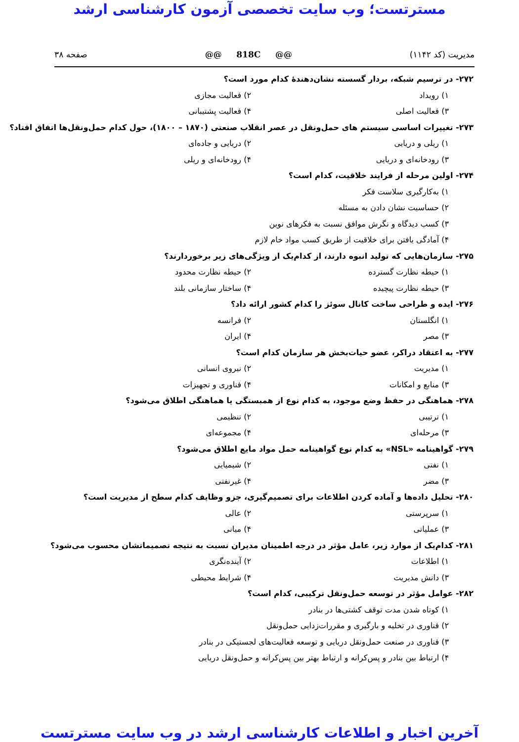مسترتست؛ وب سایت تخصصی آزمون کارشناسی ارشد
مدیریت (کد ۱۱۴۲) @@ 818C @@ صفحه ۳۸
۲۷۲- در ترسیم شبکه، بردار گسسته نشان‌دهندهٔ کدام مورد است؟
۱) رویداد ۲) فعالیت مجازی
۳) فعالیت اصلی ۴) فعالیت پشتیبانی
۲۷۳- تغییرات اساسی سیستم های حمل‌ونقل در عصر انقلاب صنعتی (۱۸۷۰ – ۱۸۰۰)، حول کدام حمل‌ونقل‌ها اتفاق افتاد؟
۱) ریلی و دریایی ۲) دریایی و جاده‌ای
۳) رودخانه‌ای و دریایی ۴) رودخانه‌ای و ریلی
۲۷۴- اولین مرحله از فرایند خلاقیت، کدام است؟
۱) به‌کارگیری سلاست فکر
۲) حساسیت نشان دادن به مسئله
۳) کسب دیدگاه و نگرش موافق نسبت به فکرهای نوین
۴) آمادگی یافتن برای خلاقیت از طریق کسب مواد خام لازم
۲۷۵- سازمان‌هایی که تولید انبوه دارند، از کدام‌یک از ویژگی‌های زیر برخوردارند؟
۱) حیطه نظارت گسترده ۲) حیطه نظارت محدود
۳) حیطه نظارت پیچیده ۴) ساختار سازمانی بلند
۲۷۶- ایده و طراحی ساخت کانال سوئز را کدام کشور ارائه داد؟
۱) انگلستان ۲) فرانسه
۳) مصر ۴) ایران
۲۷۷- به اعتقاد دراکر، عضو حیات‌بخش هر سازمان کدام است؟
۱) مدیریت ۲) نیروی انسانی
۳) منابع و امکانات ۴) فناوری و تجهیزات
۲۷۸- هماهنگی در حفظ وضع موجود، به کدام نوع از همبستگی یا هماهنگی اطلاق می‌شود؟
۱) ترتیبی ۲) تنظیمی
۳) مرحله‌ای ۴) مجموعه‌ای
۲۷۹- گواهینامه «NSL» به کدام نوع گواهینامه حمل مواد مایع اطلاق می‌شود؟
۱) نفتی ۲) شیمیایی
۳) مضر ۴) غیرنفتی
۲۸۰- تحلیل داده‌ها و آماده کردن اطلاعات برای تصمیم‌گیری، جزو وظایف کدام سطح از مدیریت است؟
۱) سرپرستی ۲) عالی
۳) عملیاتی ۴) میانی
۲۸۱- کدام‌یک از موارد زیر، عامل مؤثر در درجه اطمینان مدیران نسبت به نتیجه تصمیماتشان محسوب می‌شود؟
۱) اطلاعات ۲) آینده‌نگری
۳) دانش مدیریت ۴) شرایط محیطی
۲۸۲- عوامل مؤثر در توسعه حمل‌ونقل ترکیبی، کدام است؟
۱) کوتاه شدن مدت توقف کشتی‌ها در بنادر
۲) فناوری در تخلیه و بارگیری و مقررات‌زدایی حمل‌ونقل
۳) فناوری در صنعت حمل‌ونقل دریایی و توسعه فعالیت‌های لجستیکی در بنادر
۴) ارتباط بین بنادر و پس‌کرانه و ارتباط بهتر بین پس‌کرانه و حمل‌ونقل دریایی
آخرین اخبار و اطلاعات کارشناسی ارشد در وب سایت مسترتست